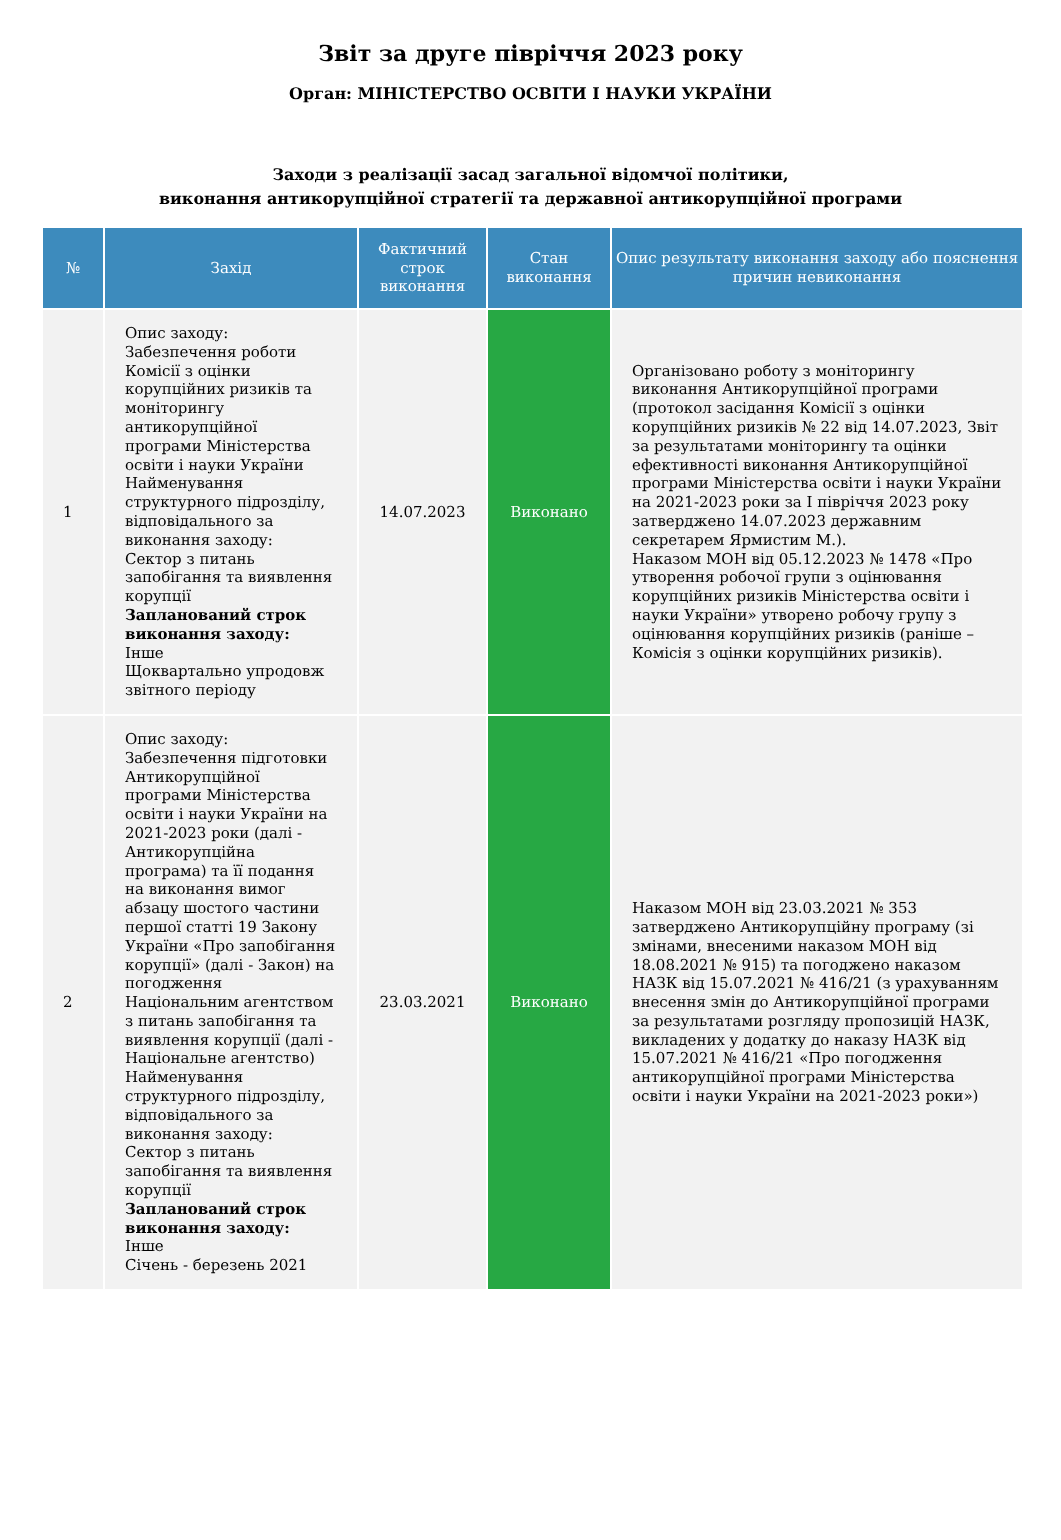Звіт за друге півріччя 2023 року
Орган: МІНІСТЕРСТВО ОСВІТИ І НАУКИ УКРАЇНИ
Заходи з реалізації засад загальної відомчої політики,
виконання антикорупційної стратегії та державної антикорупційної програми
| № | Захід | Фактичний строк виконання | Стан виконання | Опис результату виконання заходу або пояснення причин невиконання |
| --- | --- | --- | --- | --- |
| 1 | Опис заходу: Забезпечення роботи Комісії з оцінки корупційних ризиків та моніторингу антикорупційної програми Міністерства освіти і науки України Найменування структурного підрозділу, відповідального за виконання заходу: Сектор з питань запобігання та виявлення корупції Запланований строк виконання заходу: Інше Щоквартально упродовж звітного періоду | 14.07.2023 | Виконано | Організовано роботу з моніторингу виконання Антикорупційної програми (протокол засідання Комісії з оцінки корупційних ризиків № 22 від 14.07.2023, Звіт за результатами моніторингу та оцінки ефективності виконання Антикорупційної програми Міністерства освіти і науки України на 2021-2023 роки за І півріччя 2023 року затверджено 14.07.2023 державним секретарем Ярмистим М.). Наказом МОН від 05.12.2023 № 1478 «Про утворення робочої групи з оцінювання корупційних ризиків Міністерства освіти і науки України» утворено робочу групу з оцінювання корупційних ризиків (раніше – Комісія з оцінки корупційних ризиків). |
| 2 | Опис заходу: Забезпечення підготовки Антикорупційної програми Міністерства освіти і науки України на 2021-2023 роки (далі - Антикорупційна програма) та її подання на виконання вимог абзацу шостого частини першої статті 19 Закону України «Про запобігання корупції» (далі - Закон) на погодження Національним агентством з питань запобігання та виявлення корупції (далі - Національне агентство) Найменування структурного підрозділу, відповідального за виконання заходу: Сектор з питань запобігання та виявлення корупції Запланований строк виконання заходу: Інше Січень - березень 2021 | 23.03.2021 | Виконано | Наказом МОН від 23.03.2021 № 353 затверджено Антикорупційну програму (зі змінами, внесеними наказом МОН від 18.08.2021 № 915) та погоджено наказом НАЗК від 15.07.2021 № 416/21 (з урахуванням внесення змін до Антикорупційної програми за результатами розгляду пропозицій НАЗК, викладених у додатку до наказу НАЗК від 15.07.2021 № 416/21 «Про погодження антикорупційної програми Міністерства освіти і науки України на 2021-2023 роки») |